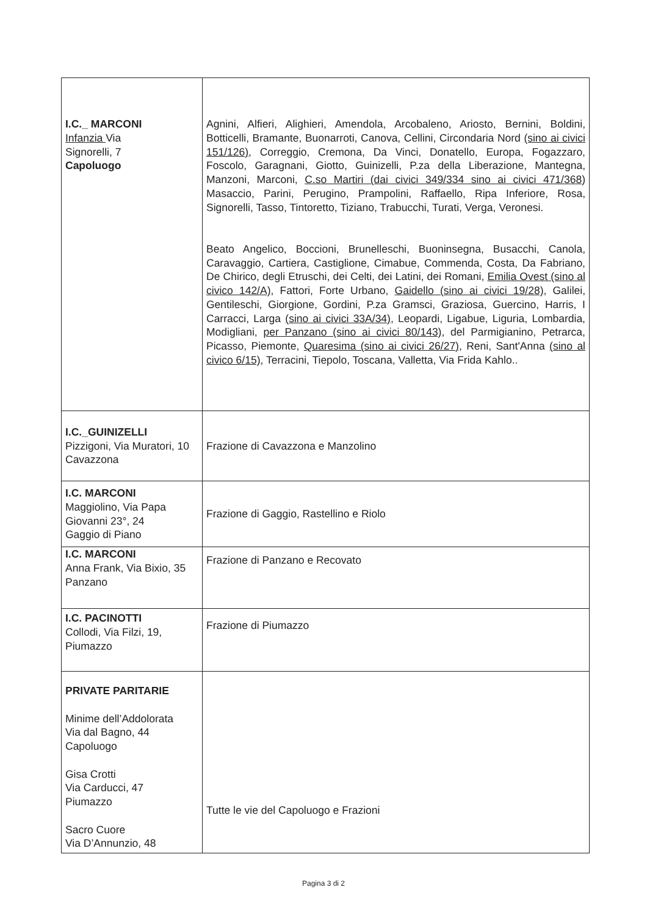| I.C._ MARCONI Infanzia Via Signorelli, 7 Capoluogo | Agnini, Alfieri, Alighieri, Amendola, Arcobaleno, Ariosto, Bernini, Boldini, Botticelli, Bramante, Buonarroti, Canova, Cellini, Circondaria Nord (sino ai civici 151/126) , Correggio, Cremona, Da Vinci, Donatello, Europa, Fogazzaro, Foscolo, Garagnani, Giotto, Guinizelli, P.za della Liberazione, Mantegna, Manzoni, Marconi, C.so Martiri (dai civici 349/334 sino ai civici 471/368 ) Masaccio, Parini, Perugino, Prampolini, Raffaello, Ripa Inferiore, Rosa, Signorelli, Tasso, Tintoretto, Tiziano, Trabucchi, Turati, Verga, Veronesi. Beato Angelico, Boccioni, Brunelleschi, Buoninsegna, Busacchi, Canola, Caravaggio, Cartiera, Castiglione, Cimabue, Commenda, Costa, Da Fabriano, De Chirico, degli Etruschi, dei Celti, dei Latini, dei Romani, Emilia Ovest (sino al civico 142/A) , Fattori, Forte Urbano, Gaidello (sino ai civici 19/28) , Galilei, Gentileschi, Giorgione, Gordini, P.za Gramsci, Graziosa, Guercino, Harris, I Carracci, Larga (sino ai civici 33A/34) , Leopardi, Ligabue, Liguria, Lombardia, Modigliani, per Panzano (sino ai civici 80/143) , del Parmigianino, Petrarca, Picasso, Piemonte, Quaresima (sino ai civici 26/27) , Reni, Sant'Anna (sino al civico 6/15) , Terracini, Tiepolo, Toscana, Valletta, Via Frida Kahlo.. |
| I.C._GUINIZELLI Pizzigoni, Via Muratori, 10 Cavazzona | Frazione di Cavazzona e Manzolino |
| I.C. MARCONI Maggiolino, Via Papa Giovanni 23°, 24 Gaggio di Piano | Frazione di Gaggio, Rastellino e Riolo |
| I.C. MARCONI Anna Frank, Via Bixio, 35 Panzano | Frazione di Panzano e Recovato |
| I.C. PACINOTTI Collodi, Via Filzi, 19, Piumazzo | Frazione di Piumazzo |
| PRIVATE PARITARIE Minime dell’Addolorata Via dal Bagno, 44 Capoluogo Gisa Crotti Via Carducci, 47 Piumazzo Sacro Cuore Via D’Annunzio, 48 | Tutte le vie del Capoluogo e Frazioni |
Pagina 3 di 2